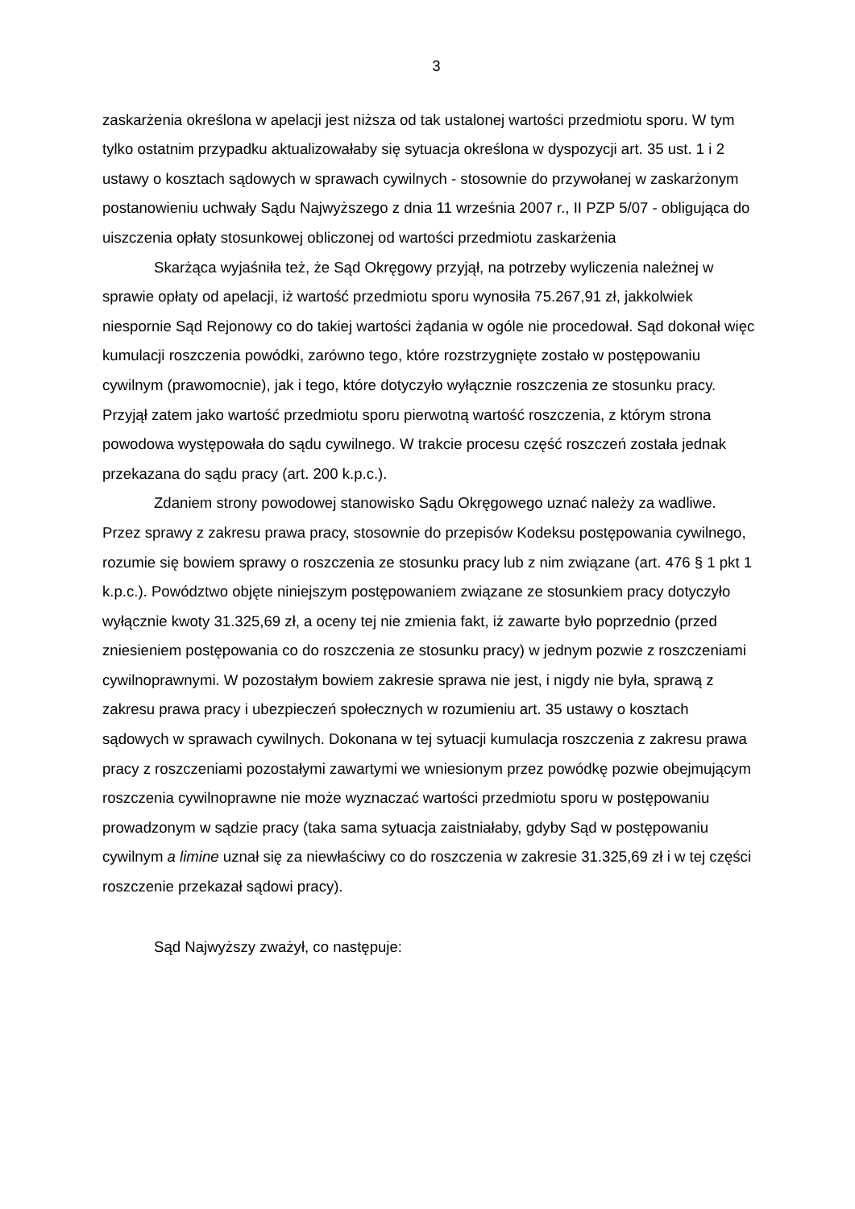3
zaskarżenia określona w apelacji jest niższa od tak ustalonej wartości przedmiotu sporu. W tym tylko ostatnim przypadku aktualizowałaby się sytuacja określona w dyspozycji art. 35 ust. 1 i 2 ustawy o kosztach sądowych w sprawach cywilnych - stosownie do przywołanej w zaskarżonym postanowieniu uchwały Sądu Najwyższego z dnia 11 września 2007 r., II PZP 5/07 - obligująca do uiszczenia opłaty stosunkowej obliczonej od wartości przedmiotu zaskarżenia
Skarżąca wyjaśniła też, że Sąd Okręgowy przyjął, na potrzeby wyliczenia należnej w sprawie opłaty od apelacji, iż wartość przedmiotu sporu wynosiła 75.267,91 zł, jakkolwiek niespornie Sąd Rejonowy co do takiej wartości żądania w ogóle nie procedował. Sąd dokonał więc kumulacji roszczenia powódki, zarówno tego, które rozstrzygnięte zostało w postępowaniu cywilnym (prawomocnie), jak i tego, które dotyczyło wyłącznie roszczenia ze stosunku pracy. Przyjął zatem jako wartość przedmiotu sporu pierwotną wartość roszczenia, z którym strona powodowa występowała do sądu cywilnego. W trakcie procesu część roszczeń została jednak przekazana do sądu pracy (art. 200 k.p.c.).
Zdaniem strony powodowej stanowisko Sądu Okręgowego uznać należy za wadliwe. Przez sprawy z zakresu prawa pracy, stosownie do przepisów Kodeksu postępowania cywilnego, rozumie się bowiem sprawy o roszczenia ze stosunku pracy lub z nim związane (art. 476 § 1 pkt 1 k.p.c.). Powództwo objęte niniejszym postępowaniem związane ze stosunkiem pracy dotyczyło wyłącznie kwoty 31.325,69 zł, a oceny tej nie zmienia fakt, iż zawarte było poprzednio (przed zniesieniem postępowania co do roszczenia ze stosunku pracy) w jednym pozwie z roszczeniami cywilnoprawnymi. W pozostałym bowiem zakresie sprawa nie jest, i nigdy nie była, sprawą z zakresu prawa pracy i ubezpieczeń społecznych w rozumieniu art. 35 ustawy o kosztach sądowych w sprawach cywilnych. Dokonana w tej sytuacji kumulacja roszczenia z zakresu prawa pracy z roszczeniami pozostałymi zawartymi we wniesionym przez powódkę pozwie obejmującym roszczenia cywilnoprawne nie może wyznaczać wartości przedmiotu sporu w postępowaniu prowadzonym w sądzie pracy (taka sama sytuacja zaistniałaby, gdyby Sąd w postępowaniu cywilnym a limine uznał się za niewłaściwy co do roszczenia w zakresie 31.325,69 zł i w tej części roszczenie przekazał sądowi pracy).
Sąd Najwyższy zważył, co następuje: